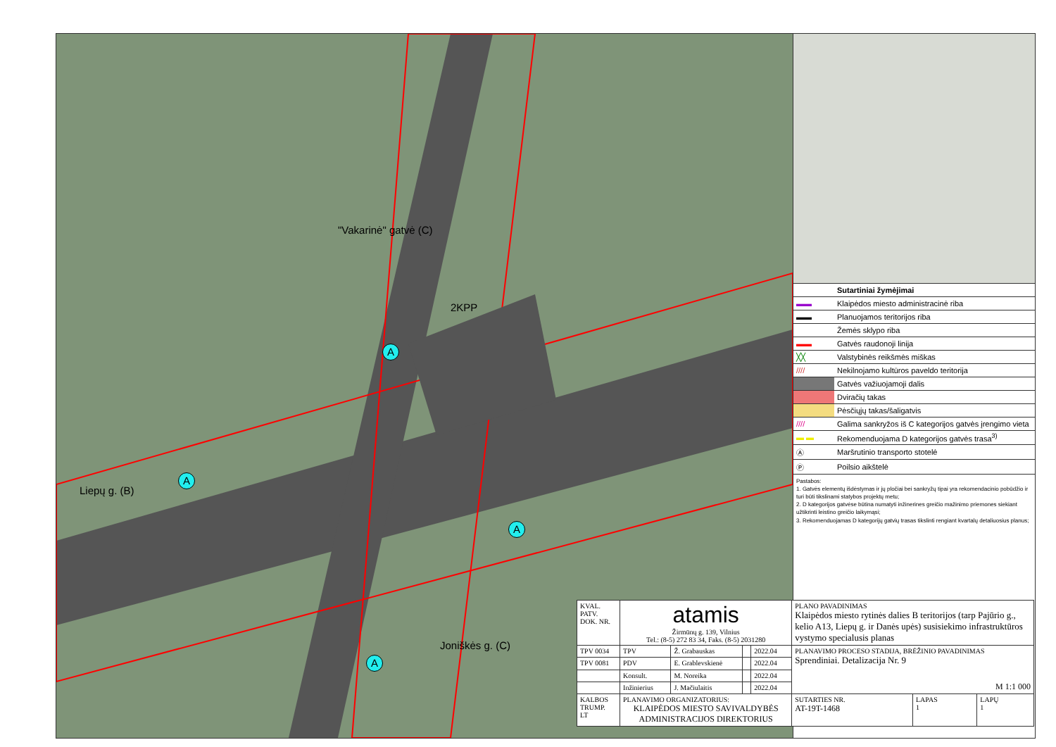"Vakarinė" gatvė (C)
2KPP
Liepų g. (B)
Joniškės g. (C)
A
A
A
A
| | Sutartiniai žymėjimai |
| ▬▬ | Klaipėdos miesto administracinė riba |
| ▬▬ | Planuojamos teritorijos riba |
| | Žemės sklypo riba |
| ▬▬ | Gatvės raudonoji linija |
| ╳╳ | Valstybinės reikšmės miškas |
| //// | Nekilnojamo kultūros paveldo teritorija |
| | Gatvės važiuojamoji dalis |
| | Dviračių takas |
| | Pėsčiųjų takas/šaligatvis |
| //// | Galima sankryžos iš C kategorijos gatvės įrengimo vieta |
| ▬ ▬ | Rekomenduojama D kategorijos gatvės trasa<sup>3)</sup> |
| Ⓐ | Maršrutinio transporto stotelė |
| Ⓟ | Poilsio aikštelė |
Pastabos:
1. Gatvės elementų išdėstymas ir jų pločiai bei sankryžų tipai yra rekomendacinio pobūdžio ir turi būti tikslinami statybos projektų metu;
2. D kategorijos gatvėse būtina numatyti inžinerines greičio mažinimo priemones siekiant užtikrinti leistino greičio laikymąsi;
3. Rekomenduojamas D kategorijų gatvių trasas tikslinti rengiant kvartalų detaliuosius planus;
| KVAL. PATV. DOK. NR. | atamis Žirmūnų g. 139, Vilnius Tel.: (8-5) 272 83 34, Faks. (8-5) 2031280 | | | | PLANO PAVADINIMAS Klaipėdos miesto rytinės dalies B teritorijos (tarp Pajūrio g., kelio A13, Liepų g. ir Danės upės) susisiekimo infrastruktūros vystymo specialusis planas | | |
| TPV 0034 | TPV | Ž. Grabauskas | | 2022.04 | PLANAVIMO PROCESO STADIJA, BRĖŽINIO PAVADINIMAS Sprendiniai. Detalizacija Nr. 9 M 1:1 000 | | |
| TPV 0081 | PDV | E. Grablevskienė | | 2022.04 | | | |
| | Konsult. | M. Noreika | | 2022.04 | | | |
| | Inžinierius | J. Mačiulaitis | | 2022.04 | | | |
| KALBOS TRUMP. LT | PLANAVIMO ORGANIZATORIUS: KLAIPĖDOS MIESTO SAVIVALDYBĖS ADMINISTRACIJOS DIREKTORIUS | | | | SUTARTIES NR. AT-19T-1468 | LAPAS 1 | LAPŲ 1 |